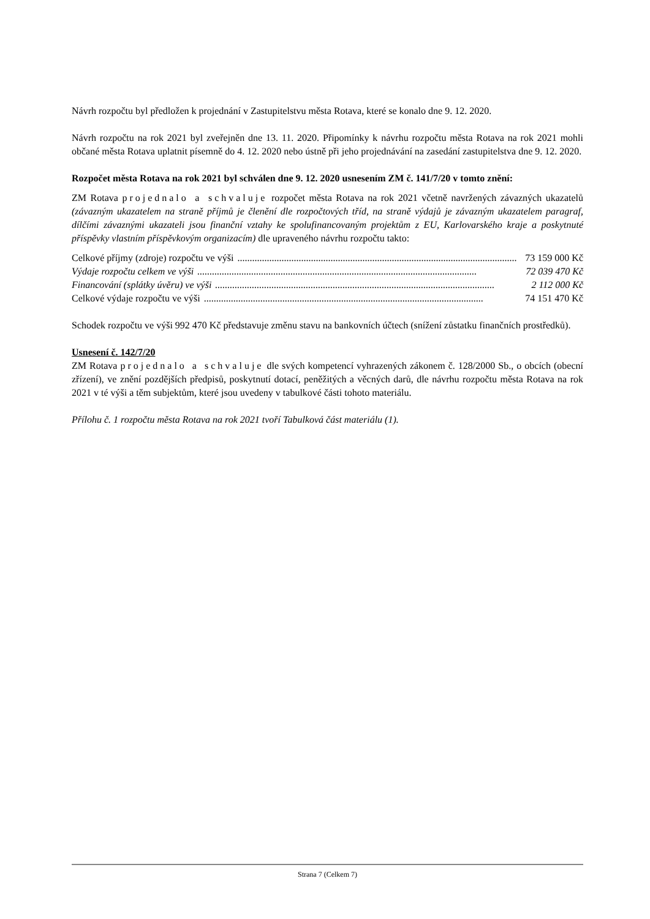Návrh rozpočtu byl předložen k projednání v Zastupitelstvu města Rotava, které se konalo dne 9. 12. 2020.
Návrh rozpočtu na rok 2021 byl zveřejněn dne 13. 11. 2020. Připomínky k návrhu rozpočtu města Rotava na rok 2021 mohli občané města Rotava uplatnit písemně do 4. 12. 2020 nebo ústně při jeho projednávání na zasedání zastupitelstva dne 9. 12. 2020.
Rozpočet města Rotava na rok 2021 byl schválen dne 9. 12. 2020 usnesením ZM č. 141/7/20 v tomto znění:
ZM Rotava projednalo a schvaluje rozpočet města Rotava na rok 2021 včetně navržených závazných ukazatelů (závazným ukazatelem na straně příjmů je členění dle rozpočtových tříd, na straně výdajů je závazným ukazatelem paragraf, dílčími závaznými ukazateli jsou finanční vztahy ke spolufinancovaným projektům z EU, Karlovarského kraje a poskytnuté příspěvky vlastním příspěvkovým organizacím) dle upraveného návrhu rozpočtu takto:
Celkové příjmy (zdroje) rozpočtu ve výši.................................................................................................................. 73 159 000 Kč
Výdaje rozpočtu celkem ve výši.................................................................................................................. 72 039 470 Kč
Financování (splátky úvěru) ve výši.................................................................................................................. 2 112 000 Kč
Celkové výdaje rozpočtu ve výši.................................................................................................................. 74 151 470 Kč
Schodek rozpočtu ve výši 992 470 Kč představuje změnu stavu na bankovních účtech (snížení zůstatku finančních prostředků).
Usnesení č. 142/7/20
ZM Rotava projednalo a schvaluje dle svých kompetencí vyhrazených zákonem č. 128/2000 Sb., o obcích (obecní zřízení), ve znění pozdějších předpisů, poskytnutí dotací, peněžitých a věcných darů, dle návrhu rozpočtu města Rotava na rok 2021 v té výši a těm subjektům, které jsou uvedeny v tabulkové části tohoto materiálu.
Přílohu č. 1 rozpočtu města Rotava na rok 2021 tvoří Tabulková část materiálu (1).
Strana 7 (Celkem 7)